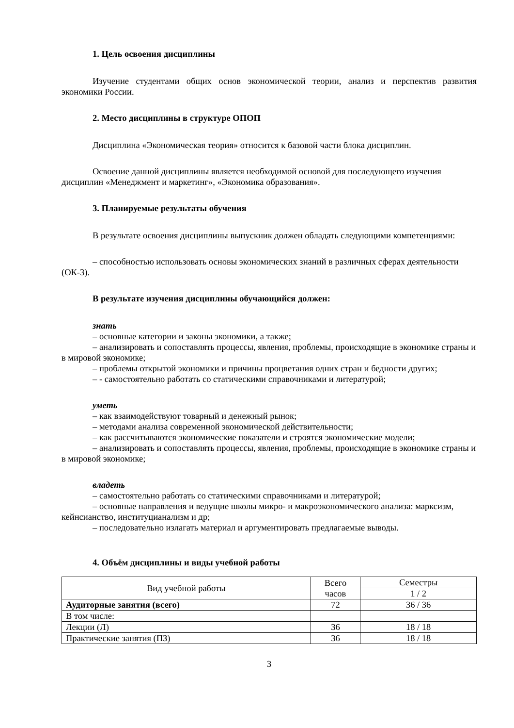1. Цель освоения дисциплины
Изучение студентами общих основ экономической теории, анализ и перспектив развития экономики России.
2. Место дисциплины в структуре ОПОП
Дисциплина «Экономическая теория» относится к базовой части блока дисциплин.
Освоение данной дисциплины является необходимой основой для последующего изучения дисциплин «Менеджмент и маркетинг», «Экономика образования».
3. Планируемые результаты обучения
В результате освоения дисциплины выпускник должен обладать следующими компетенциями:
– способностью использовать основы экономических знаний в различных сферах деятельности (ОК-3).
В результате изучения дисциплины обучающийся должен:
знать
– основные категории и законы экономики, а также;
– анализировать и сопоставлять процессы, явления, проблемы, происходящие в экономике страны и в мировой экономике;
– проблемы открытой экономики и причины процветания одних стран и бедности других;
– - самостоятельно работать со статическими справочниками и литературой;
уметь
– как взаимодействуют товарный и денежный рынок;
– методами анализа современной экономической действительности;
– как рассчитываются экономические показатели и строятся экономические модели;
– анализировать и сопоставлять процессы, явления, проблемы, происходящие в экономике страны и в мировой экономике;
владеть
– самостоятельно работать со статическими справочниками и литературой;
– основные направления и ведущие школы микро- и макроэкономического анализа: марксизм, кейнсианство, институцианализм и др;
– последовательно излагать материал и аргументировать предлагаемые выводы.
4. Объём дисциплины и виды учебной работы
| Вид учебной работы | Всего часов | Семестры |
| --- | --- | --- |
| | | 1 / 2 |
| Аудиторные занятия (всего) | 72 | 36 / 36 |
| В том числе: | | |
| Лекции (Л) | 36 | 18 / 18 |
| Практические занятия (ПЗ) | 36 | 18 / 18 |
3